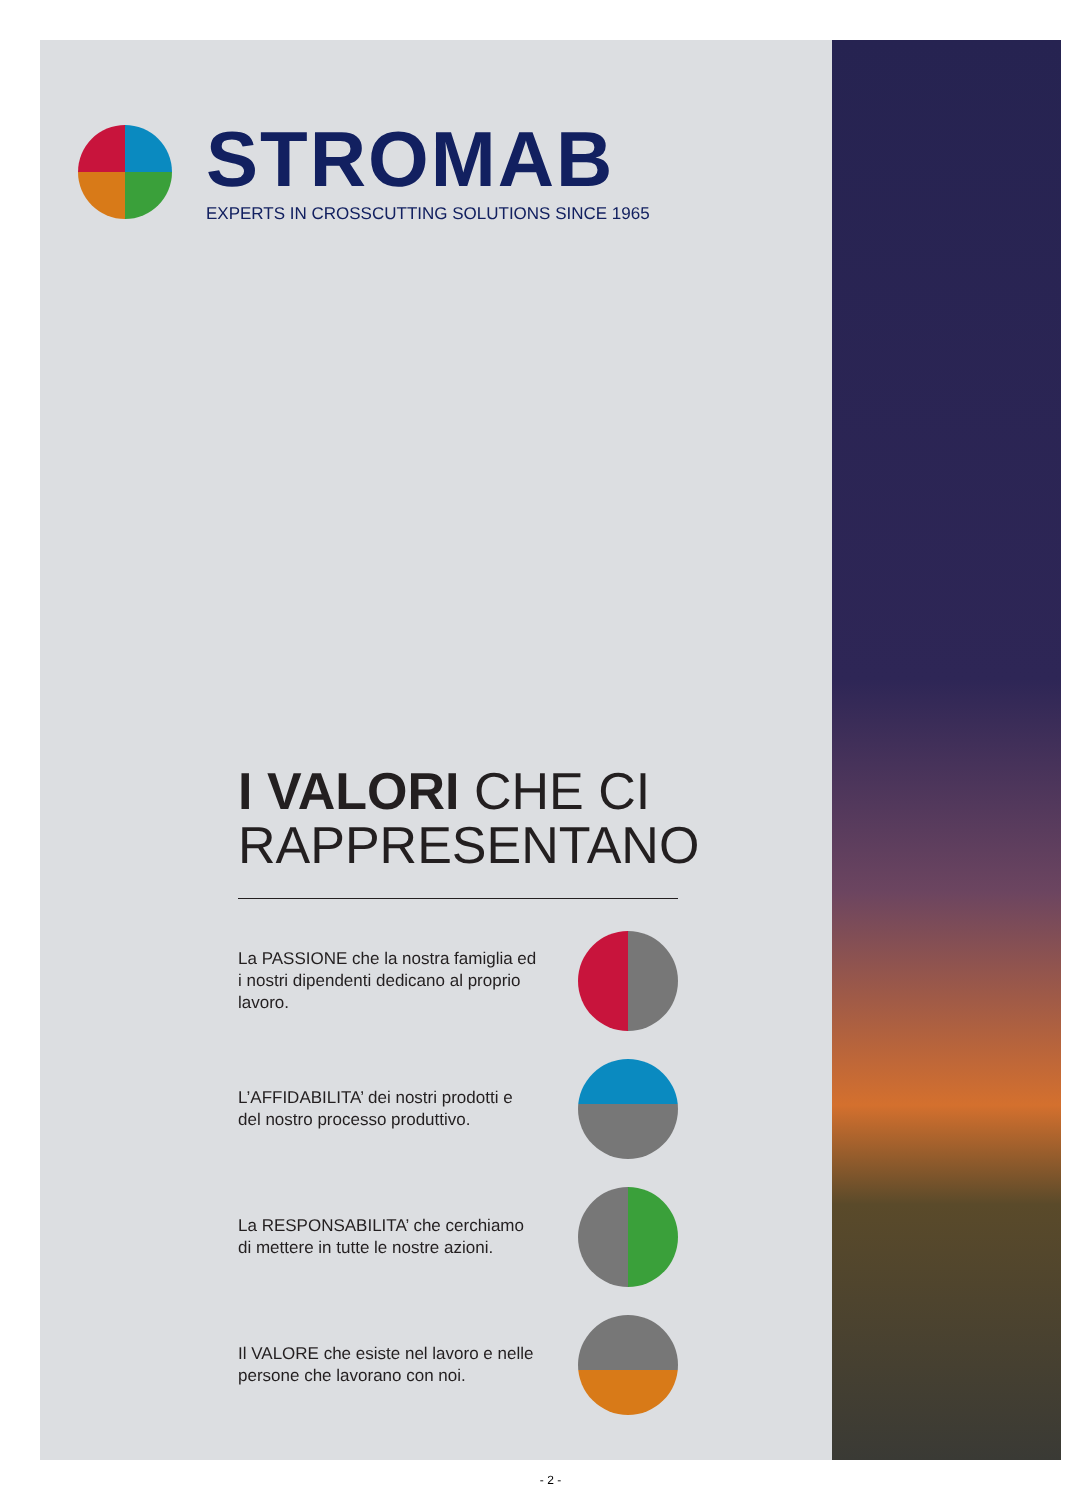STROMAB
EXPERTS IN CROSSCUTTING SOLUTIONS SINCE 1965
I VALORI CHE CI
RAPPRESENTANO
La PASSIONE che la nostra famiglia ed i nostri dipendenti dedicano al proprio lavoro.
L’AFFIDABILITA’ dei nostri prodotti e del nostro processo produttivo.
La RESPONSABILITA’ che cerchiamo di mettere in tutte le nostre azioni.
Il VALORE che esiste nel lavoro e nelle persone che lavorano con noi.
- 2 -